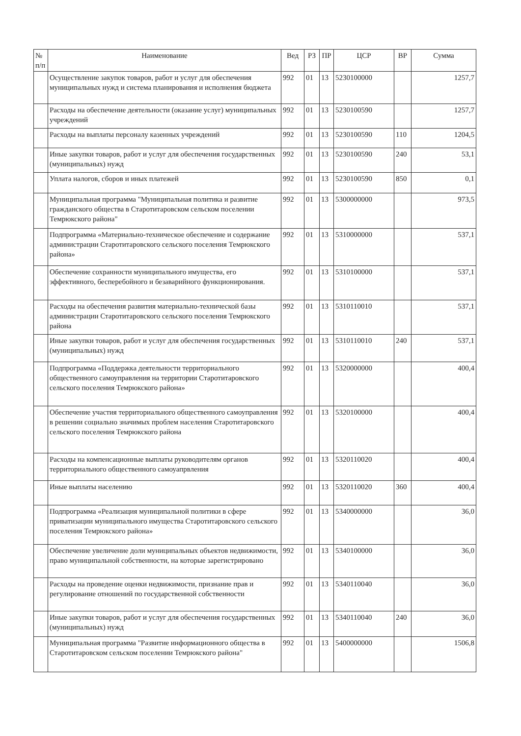| № п/п | Наименование | Вед | РЗ | ПР | ЦСР | ВР | Сумма |
| --- | --- | --- | --- | --- | --- | --- | --- |
| | Осуществление закупок товаров, работ и услуг для обеспечения муниципальных нужд и система планирования и исполнения бюджета | 992 | 01 | 13 | 5230100000 | | 1257,7 |
| | Расходы на обеспечение деятельности (оказание услуг) муниципальных учреждений | 992 | 01 | 13 | 5230100590 | | 1257,7 |
| | Расходы на выплаты персоналу казенных учреждений | 992 | 01 | 13 | 5230100590 | 110 | 1204,5 |
| | Иные закупки товаров, работ и услуг для обеспечения государственных (муниципальных) нужд | 992 | 01 | 13 | 5230100590 | 240 | 53,1 |
| | Уплата налогов, сборов и иных платежей | 992 | 01 | 13 | 5230100590 | 850 | 0,1 |
| | Муниципальная программа "Муниципальная политика и развитие гражданского общества в Старотитаровском сельском поселении Темрюкского района" | 992 | 01 | 13 | 5300000000 | | 973,5 |
| | Подпрограмма «Материально-техническое обеспечение и содержание администрации Старотитаровского сельского поселения Темрюкского района» | 992 | 01 | 13 | 5310000000 | | 537,1 |
| | Обеспечение сохранности муниципального имущества, его эффективного, бесперебойного и безаварийного функционирования. | 992 | 01 | 13 | 5310100000 | | 537,1 |
| | Расходы на обеспечения развития материально-технической базы администрации Старотитаровского сельского поселения Темрюкского района | 992 | 01 | 13 | 5310110010 | | 537,1 |
| | Иные закупки товаров, работ и услуг для обеспечения государственных (муниципальных) нужд | 992 | 01 | 13 | 5310110010 | 240 | 537,1 |
| | Подпрограмма «Поддержка деятельности территориального общественного самоуправления на территории Старотитаровского сельского поселения Темрюкского района» | 992 | 01 | 13 | 5320000000 | | 400,4 |
| | Обеспечение участия территориального общественного самоуправления в решении социально значимых проблем населения Старотитаровского сельского поселения Темрюкского района | 992 | 01 | 13 | 5320100000 | | 400,4 |
| | Расходы на компенсационные выплаты руководителям органов территориального общественного самоуапрвления | 992 | 01 | 13 | 5320110020 | | 400,4 |
| | Иные выплаты населению | 992 | 01 | 13 | 5320110020 | 360 | 400,4 |
| | Подпрограмма «Реализация муниципальной политики в сфере приватизации муниципального имущества Старотитаровского сельского поселения Темрюкского района» | 992 | 01 | 13 | 5340000000 | | 36,0 |
| | Обеспечение увеличение доли муниципальных объектов недвижимости, право муниципальной собственности, на которые зарегистрировано | 992 | 01 | 13 | 5340100000 | | 36,0 |
| | Расходы на проведение оценки недвижимости, признание прав и регулирование отношений по государственной собственности | 992 | 01 | 13 | 5340110040 | | 36,0 |
| | Иные закупки товаров, работ и услуг для обеспечения государственных (муниципальных) нужд | 992 | 01 | 13 | 5340110040 | 240 | 36,0 |
| | Муниципальная программа "Развитие информационного общества в Старотитаровском сельском поселении Темрюкского района" | 992 | 01 | 13 | 5400000000 | | 1506,8 |